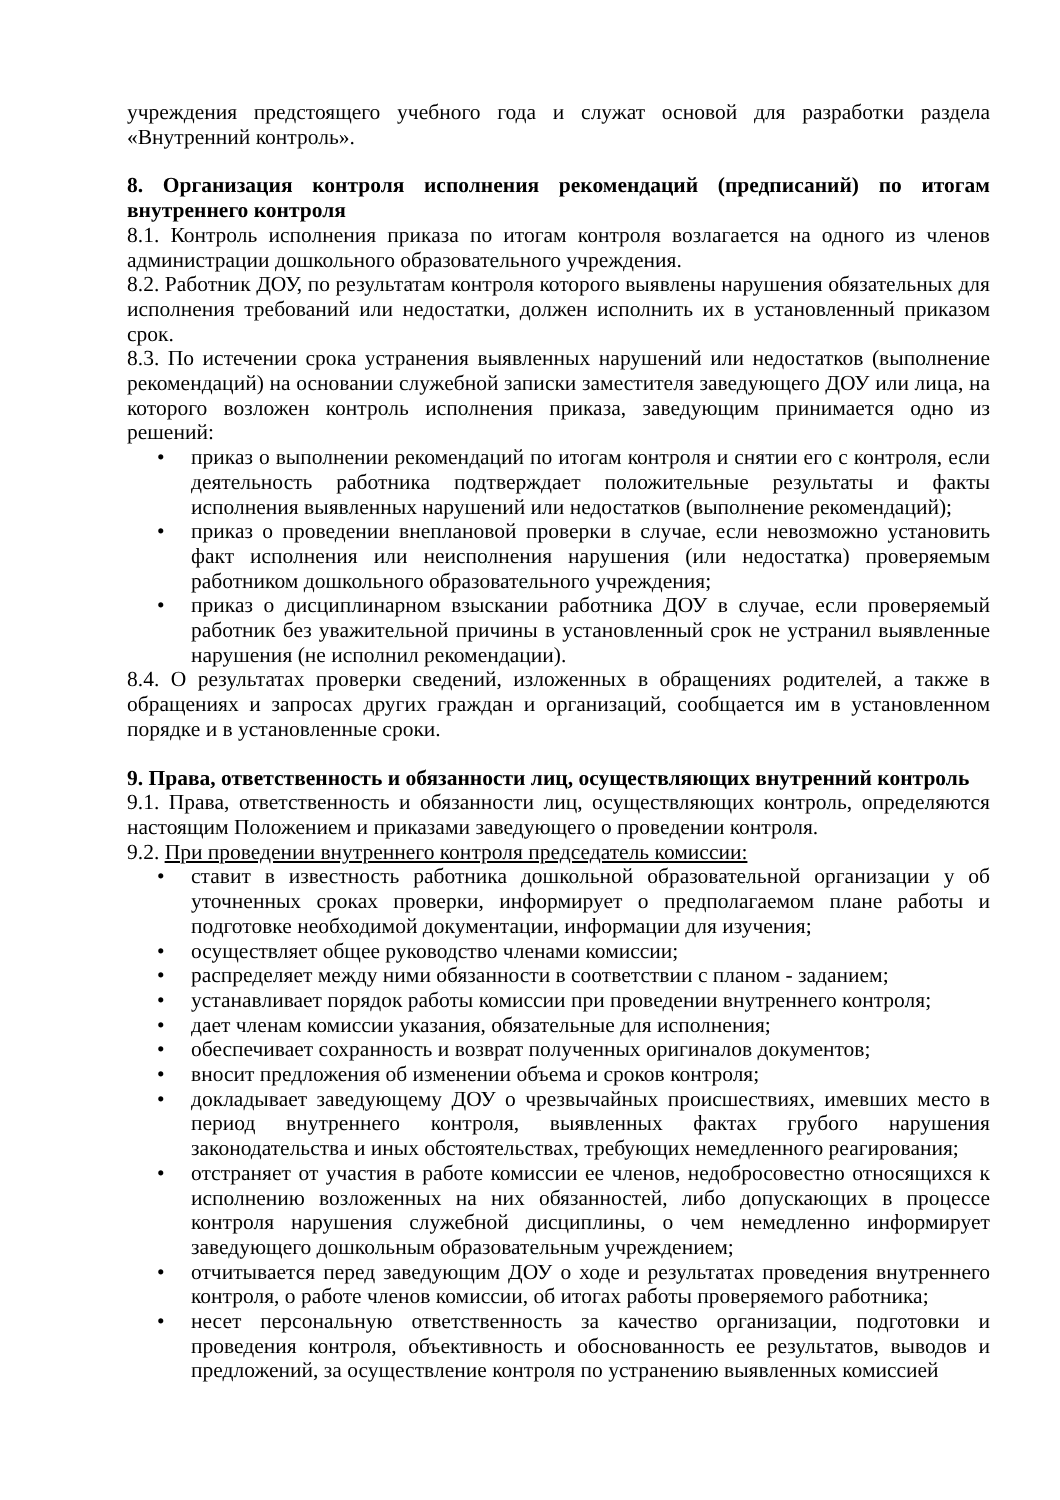учреждения предстоящего учебного года и служат основой для разработки раздела «Внутренний контроль».
8. Организация контроля исполнения рекомендаций (предписаний) по итогам внутреннего контроля
8.1. Контроль исполнения приказа по итогам контроля возлагается на одного из членов администрации дошкольного образовательного учреждения.
8.2. Работник ДОУ, по результатам контроля которого выявлены нарушения обязательных для исполнения требований или недостатки, должен исполнить их в установленный приказом срок.
8.3. По истечении срока устранения выявленных нарушений или недостатков (выполнение рекомендаций) на основании служебной записки заместителя заведующего ДОУ или лица, на которого возложен контроль исполнения приказа, заведующим принимается одно из решений:
• приказ о выполнении рекомендаций по итогам контроля и снятии его с контроля, если деятельность работника подтверждает положительные результаты и факты исполнения выявленных нарушений или недостатков (выполнение рекомендаций);
• приказ о проведении внеплановой проверки в случае, если невозможно установить факт исполнения или неисполнения нарушения (или недостатка) проверяемым работником дошкольного образовательного учреждения;
• приказ о дисциплинарном взыскании работника ДОУ в случае, если проверяемый работник без уважительной причины в установленный срок не устранил выявленные нарушения (не исполнил рекомендации).
8.4. О результатах проверки сведений, изложенных в обращениях родителей, а также в обращениях и запросах других граждан и организаций, сообщается им в установленном порядке и в установленные сроки.
9. Права, ответственность и обязанности лиц, осуществляющих внутренний контроль
9.1. Права, ответственность и обязанности лиц, осуществляющих контроль, определяются настоящим Положением и приказами заведующего о проведении контроля.
9.2. При проведении внутреннего контроля председатель комиссии:
• ставит в известность работника дошкольной образовательной организации у об уточненных сроках проверки, информирует о предполагаемом плане работы и подготовке необходимой документации, информации для изучения;
• осуществляет общее руководство членами комиссии;
• распределяет между ними обязанности в соответствии с планом - заданием;
• устанавливает порядок работы комиссии при проведении внутреннего контроля;
• дает членам комиссии указания, обязательные для исполнения;
• обеспечивает сохранность и возврат полученных оригиналов документов;
• вносит предложения об изменении объема и сроков контроля;
• докладывает заведующему ДОУ о чрезвычайных происшествиях, имевших место в период внутреннего контроля, выявленных фактах грубого нарушения законодательства и иных обстоятельствах, требующих немедленного реагирования;
• отстраняет от участия в работе комиссии ее членов, недобросовестно относящихся к исполнению возложенных на них обязанностей, либо допускающих в процессе контроля нарушения служебной дисциплины, о чем немедленно информирует заведующего дошкольным образовательным учреждением;
• отчитывается перед заведующим ДОУ о ходе и результатах проведения внутреннего контроля, о работе членов комиссии, об итогах работы проверяемого работника;
• несет персональную ответственность за качество организации, подготовки и проведения контроля, объективность и обоснованность ее результатов, выводов и предложений, за осуществление контроля по устранению выявленных комиссией